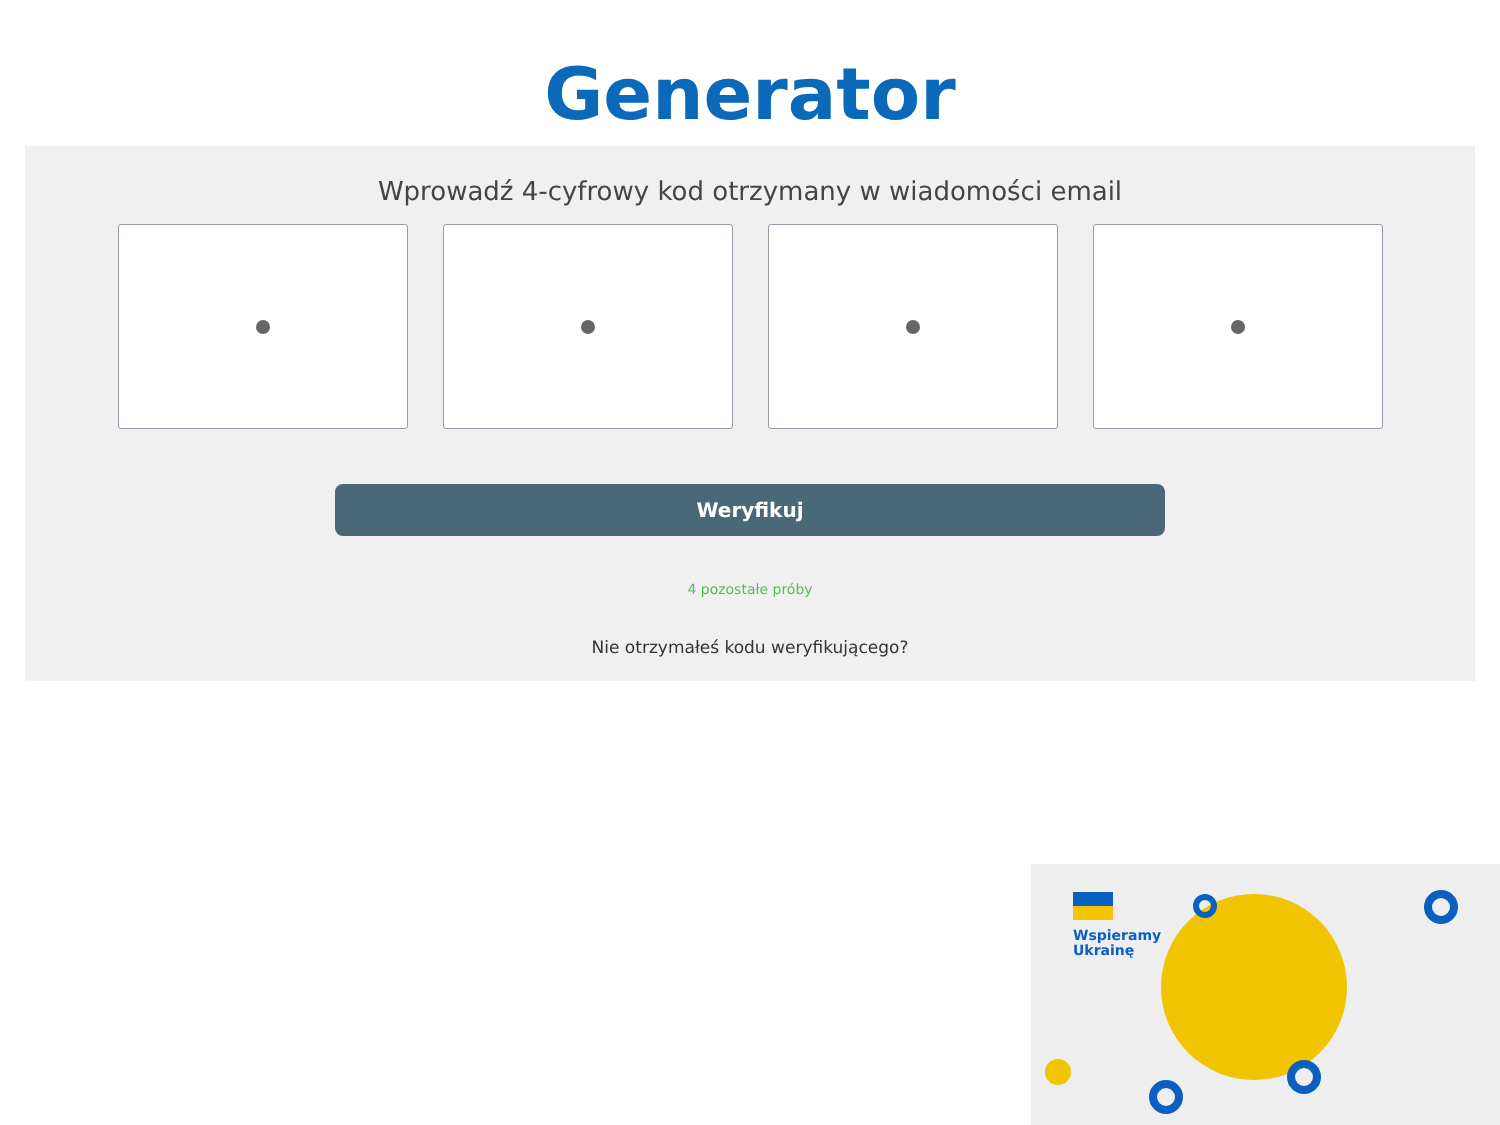Generator
Wprowadź 4-cyfrowy kod otrzymany w wiadomości email
Weryfikuj
4 pozostałe próby
Nie otrzymałeś kodu weryfikującego?
Wspieramy
Ukrainę